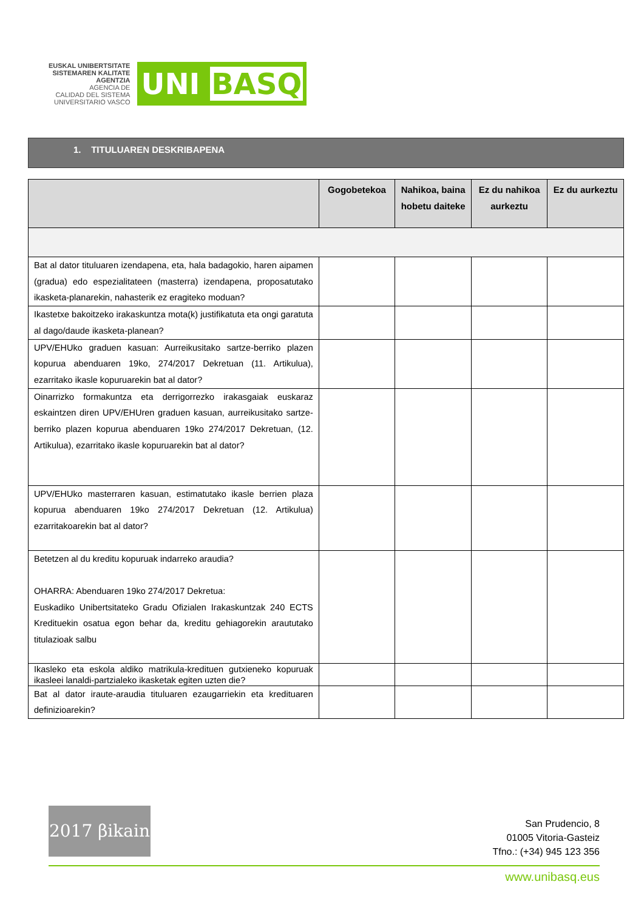EUSKAL UNIBERTSITATE
SISTEMAREN KALITATE
AGENTZIA
AGENCIA DE
CALIDAD DEL SISTEMA
UNIVERSITARIO VASCO
UNI BASQ
1. TITULUAREN DESKRIBAPENA
| | Gogobetekoa | Nahikoa, baina hobetu daiteke | Ez du nahikoa aurkeztu | Ez du aurkeztu |
| --- | --- | --- | --- | --- |
| Bat al dator tituluaren izendapena, eta, hala badagokio, haren aipamen (gradua) edo espezialitateen (masterra) izendapena, proposatutako ikasketa-planarekin, nahasterik ez eragiteko moduan? | | | | |
| Ikastetxe bakoitzeko irakaskuntza mota(k) justifikatuta eta ongi garatuta al dago/daude ikasketa-planean? | | | | |
| UPV/EHUko graduen kasuan: Aurreikusitako sartze-berriko plazen kopurua abenduaren 19ko, 274/2017 Dekretuan (11. Artikulua), ezarritako ikasle kopuruarekin bat al dator? | | | | |
| Oinarrizko formakuntza eta derrigorrezko irakasgaiak euskaraz eskaintzen diren UPV/EHUren graduen kasuan, aurreikusitako sartze-berriko plazen kopurua abenduaren 19ko 274/2017 Dekretuan, (12. Artikulua), ezarritako ikasle kopuruarekin bat al dator? | | | | |
| UPV/EHUko masterraren kasuan, estimatutako ikasle berrien plaza kopurua abenduaren 19ko 274/2017 Dekretuan (12. Artikulua) ezarritakoarekin bat al dator? | | | | |
| Betetzen al du kreditu kopuruak indarreko araudia? OHARRA: Abenduaren 19ko 274/2017 Dekretua: Euskadiko Unibertsitateko Gradu Ofizialen Irakaskuntzak 240 ECTS Kredituekin osatua egon behar da, kreditu gehiagorekin araututako titulazioak salbu | | | | |
| Ikasleko eta eskola aldiko matrikula-kredituen gutxieneko kopuruak ikasleei lanaldi-partzialeko ikasketak egiten uzten die? | | | | |
| Bat al dator iraute-araudia tituluaren ezaugarriekin eta kredituaren definizioarekin? | | | | |
2017 βikain
San Prudencio, 8
01005 Vitoria-Gasteiz
Tfno.: (+34) 945 123 356
www.unibasq.eus